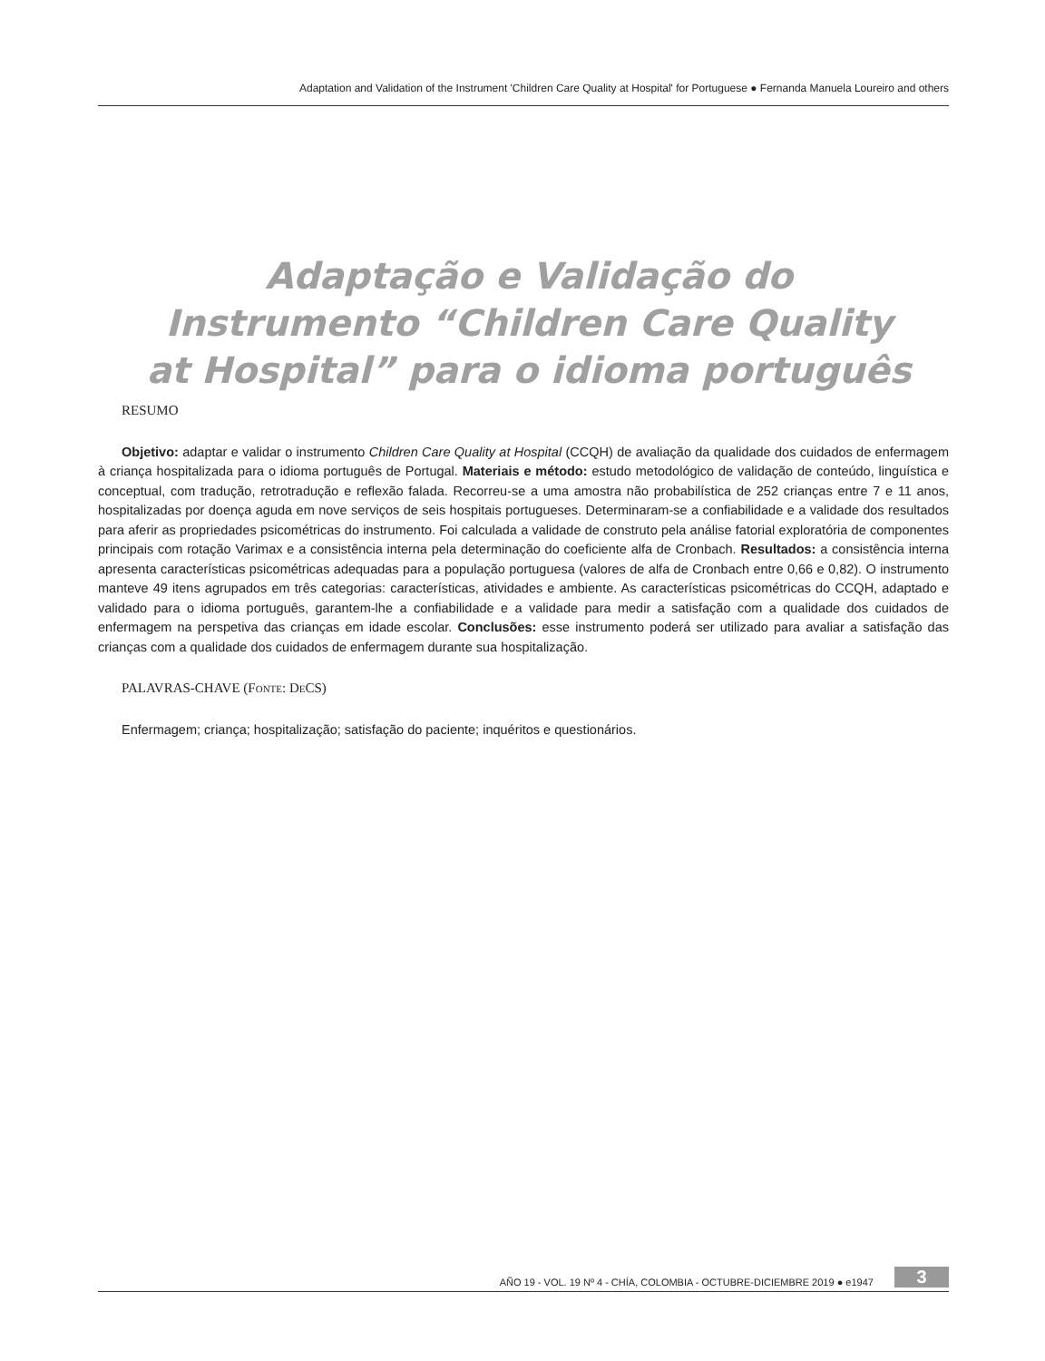Adaptation and Validation of the Instrument 'Children Care Quality at Hospital' for Portuguese ● Fernanda Manuela Loureiro and others
Adaptação e Validação do
Instrumento “Children Care Quality
at Hospital” para o idioma português
RESUMO
Objetivo: adaptar e validar o instrumento Children Care Quality at Hospital (CCQH) de avaliação da qualidade dos cuidados de enfermagem à criança hospitalizada para o idioma português de Portugal. Materiais e método: estudo metodológico de validação de conteúdo, linguística e conceptual, com tradução, retrotradução e reflexão falada. Recorreu-se a uma amostra não probabilística de 252 crianças entre 7 e 11 anos, hospitalizadas por doença aguda em nove serviços de seis hospitais portugueses. Determinaram-se a confiabilidade e a validade dos resultados para aferir as propriedades psicométricas do instrumento. Foi calculada a validade de construto pela análise fatorial exploratória de componentes principais com rotação Varimax e a consistência interna pela determinação do coeficiente alfa de Cronbach. Resultados: a consistência interna apresenta características psicométricas adequadas para a população portuguesa (valores de alfa de Cronbach entre 0,66 e 0,82). O instrumento manteve 49 itens agrupados em três categorias: características, atividades e ambiente. As características psicométricas do CCQH, adaptado e validado para o idioma português, garantem-lhe a confiabilidade e a validade para medir a satisfação com a qualidade dos cuidados de enfermagem na perspetiva das crianças em idade escolar. Conclusões: esse instrumento poderá ser utilizado para avaliar a satisfação das crianças com a qualidade dos cuidados de enfermagem durante sua hospitalização.
PALAVRAS-CHAVE (Fonte: DeCS)
Enfermagem; criança; hospitalização; satisfação do paciente; inquéritos e questionários.
AÑO 19 - VOL. 19 Nº 4 - CHÍA, COLOMBIA - OCTUBRE-DICIEMBRE 2019 ● e1947 3